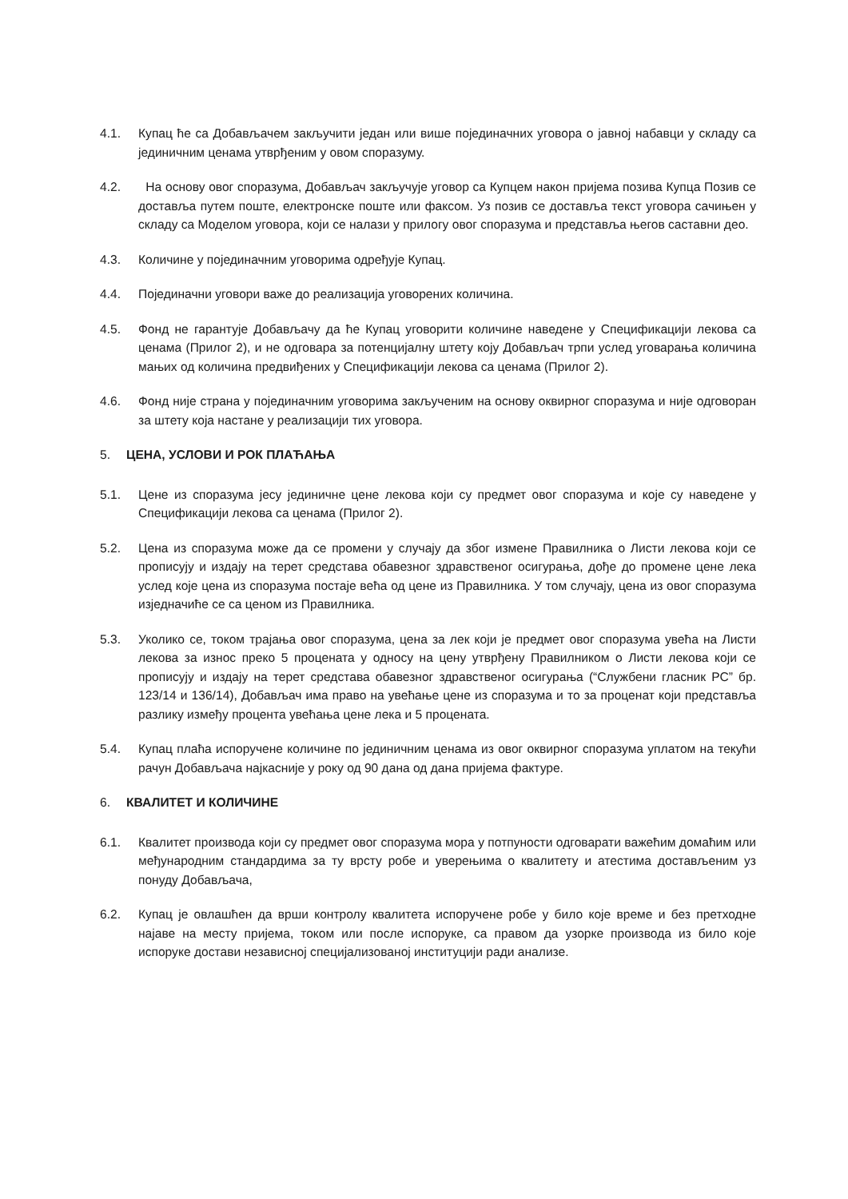4.1. Купац ће са Добављачем закључити један или више појединачних уговора о јавној набавци у складу са јединичним ценама утврђеним у овом споразуму.
4.2. На основу овог споразума, Добављач закључује уговор са Купцем након пријема позива Купца Позив се доставља путем поште, електронске поште или факсом. Уз позив се доставља текст уговора сачињен у складу са Моделом уговора, који се налази у прилогу овог споразума и представља његов саставни део.
4.3. Количине у појединачним уговорима одређује Купац.
4.4. Појединачни уговори важе до реализација уговорених количина.
4.5. Фонд не гарантује Добављачу да ће Купац уговорити количине наведене у Спецификацији лекова са ценама (Прилог 2), и не одговара за потенцијалну штету коју Добављач трпи услед уговарања количина мањих од количина предвиђених у Спецификацији лекова са ценама (Прилог 2).
4.6. Фонд није страна у појединачним уговорима закљученим на основу оквирног споразума и није одговоран за штету која настане у реализацији тих уговора.
5. ЦЕНА, УСЛОВИ И РОК ПЛАЋАЊА
5.1. Цене из споразума јесу јединичне цене лекова који су предмет овог споразума и које су наведене у Спецификацији лекова са ценама (Прилог 2).
5.2. Цена из споразума може да се промени у случају да због измене Правилника о Листи лекова који се прописују и издају на терет средстава обавезног здравственог осигурања, дође до промене цене лека услед које цена из споразума постаје већа од цене из Правилника. У том случају, цена из овог споразума изједначиће се са ценом из Правилника.
5.3. Уколико се, током трајања овог споразума, цена за лек који је предмет овог споразума увећа на Листи лекова за износ преко 5 процената у односу на цену утврђену Правилником о Листи лекова који се прописују и издају на терет средстава обавезног здравственог осигурања (“Службени гласник РС” бр. 123/14 и 136/14), Добављач има право на увећање цене из споразума и то за проценат који представља разлику између процента увећања цене лека и 5 процената.
5.4. Купац плаћа испоручене количине по јединичним ценама из овог оквирног споразума уплатом на текући рачун Добављача најкасније у року од 90 дана од дана пријема фактуре.
6. КВАЛИТЕТ И КОЛИЧИНЕ
6.1. Квалитет производа који су предмет овог споразума мора у потпуности одговарати важећим домаћим или међународним стандардима за ту врсту робе и уверењима о квалитету и атестима достављеним уз понуду Добављача,
6.2. Купац је овлашћен да врши контролу квалитета испоручене робе у било које време и без претходне најаве на месту пријема, током или после испоруке, са правом да узорке производа из било које испоруке достави независној специјализованој институцији ради анализе.